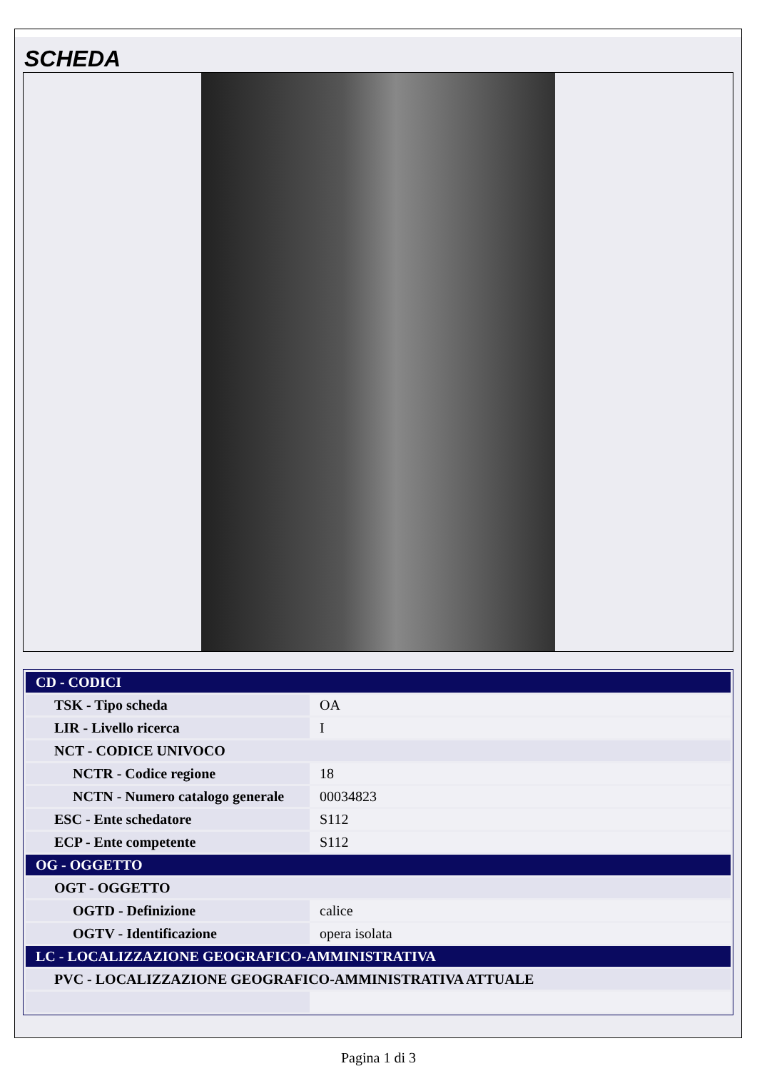SCHEDA
| CD - CODICI | |
| TSK - Tipo scheda | OA |
| LIR - Livello ricerca | I |
| NCT - CODICE UNIVOCO | |
| NCTR - Codice regione | 18 |
| NCTN - Numero catalogo generale | 00034823 |
| ESC - Ente schedatore | S112 |
| ECP - Ente competente | S112 |
| OG - OGGETTO | |
| OGT - OGGETTO | |
| OGTD - Definizione | calice |
| OGTV - Identificazione | opera isolata |
| LC - LOCALIZZAZIONE GEOGRAFICO-AMMINISTRATIVA | |
| PVC - LOCALIZZAZIONE GEOGRAFICO-AMMINISTRATIVA ATTUALE | |
Pagina 1 di 3